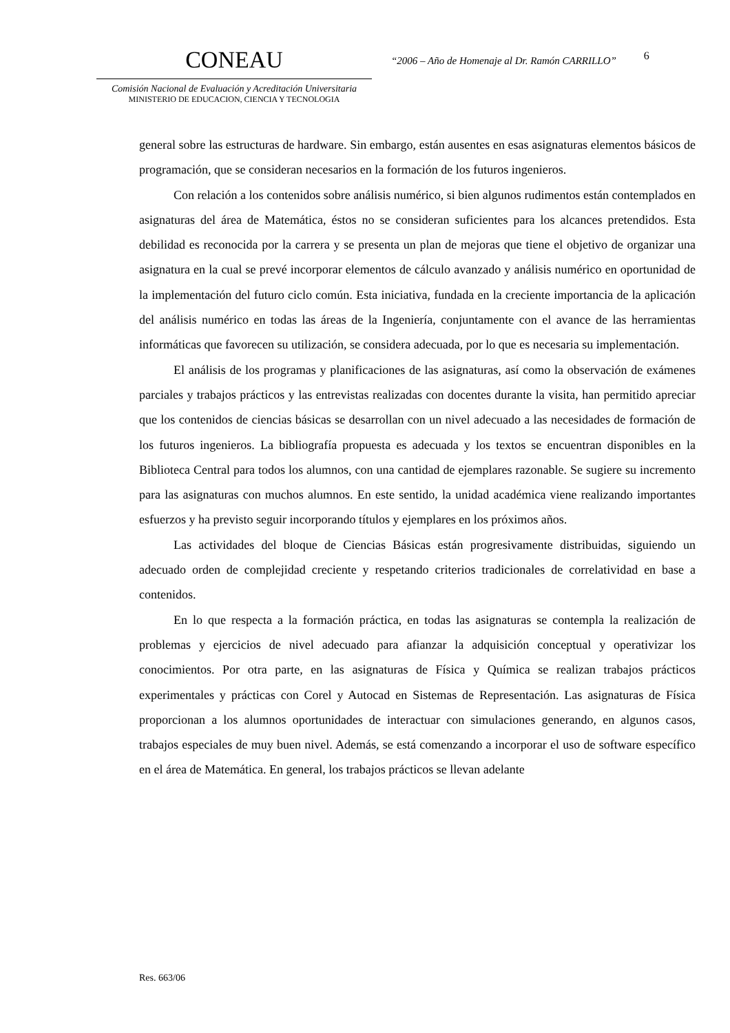CONEAU
Comisión Nacional de Evaluación y Acreditación Universitaria
MINISTERIO DE EDUCACION, CIENCIA Y TECNOLOGIA
“2006 – Año de Homenaje al Dr. Ramón CARRILLO”
6
general sobre las estructuras de hardware. Sin embargo, están ausentes en esas asignaturas elementos básicos de programación, que se consideran necesarios en la formación de los futuros ingenieros.
Con relación a los contenidos sobre análisis numérico, si bien algunos rudimentos están contemplados en asignaturas del área de Matemática, éstos no se consideran suficientes para los alcances pretendidos. Esta debilidad es reconocida por la carrera y se presenta un plan de mejoras que tiene el objetivo de organizar una asignatura en la cual se prevé incorporar elementos de cálculo avanzado y análisis numérico en oportunidad de la implementación del futuro ciclo común. Esta iniciativa, fundada en la creciente importancia de la aplicación del análisis numérico en todas las áreas de la Ingeniería, conjuntamente con el avance de las herramientas informáticas que favorecen su utilización, se considera adecuada, por lo que es necesaria su implementación.
El análisis de los programas y planificaciones de las asignaturas, así como la observación de exámenes parciales y trabajos prácticos y las entrevistas realizadas con docentes durante la visita, han permitido apreciar que los contenidos de ciencias básicas se desarrollan con un nivel adecuado a las necesidades de formación de los futuros ingenieros. La bibliografía propuesta es adecuada y los textos se encuentran disponibles en la Biblioteca Central para todos los alumnos, con una cantidad de ejemplares razonable. Se sugiere su incremento para las asignaturas con muchos alumnos. En este sentido, la unidad académica viene realizando importantes esfuerzos y ha previsto seguir incorporando títulos y ejemplares en los próximos años.
Las actividades del bloque de Ciencias Básicas están progresivamente distribuidas, siguiendo un adecuado orden de complejidad creciente y respetando criterios tradicionales de correlatividad en base a contenidos.
En lo que respecta a la formación práctica, en todas las asignaturas se contempla la realización de problemas y ejercicios de nivel adecuado para afianzar la adquisición conceptual y operativizar los conocimientos. Por otra parte, en las asignaturas de Física y Química se realizan trabajos prácticos experimentales y prácticas con Corel y Autocad en Sistemas de Representación. Las asignaturas de Física proporcionan a los alumnos oportunidades de interactuar con simulaciones generando, en algunos casos, trabajos especiales de muy buen nivel. Además, se está comenzando a incorporar el uso de software específico en el área de Matemática. En general, los trabajos prácticos se llevan adelante
Res. 663/06